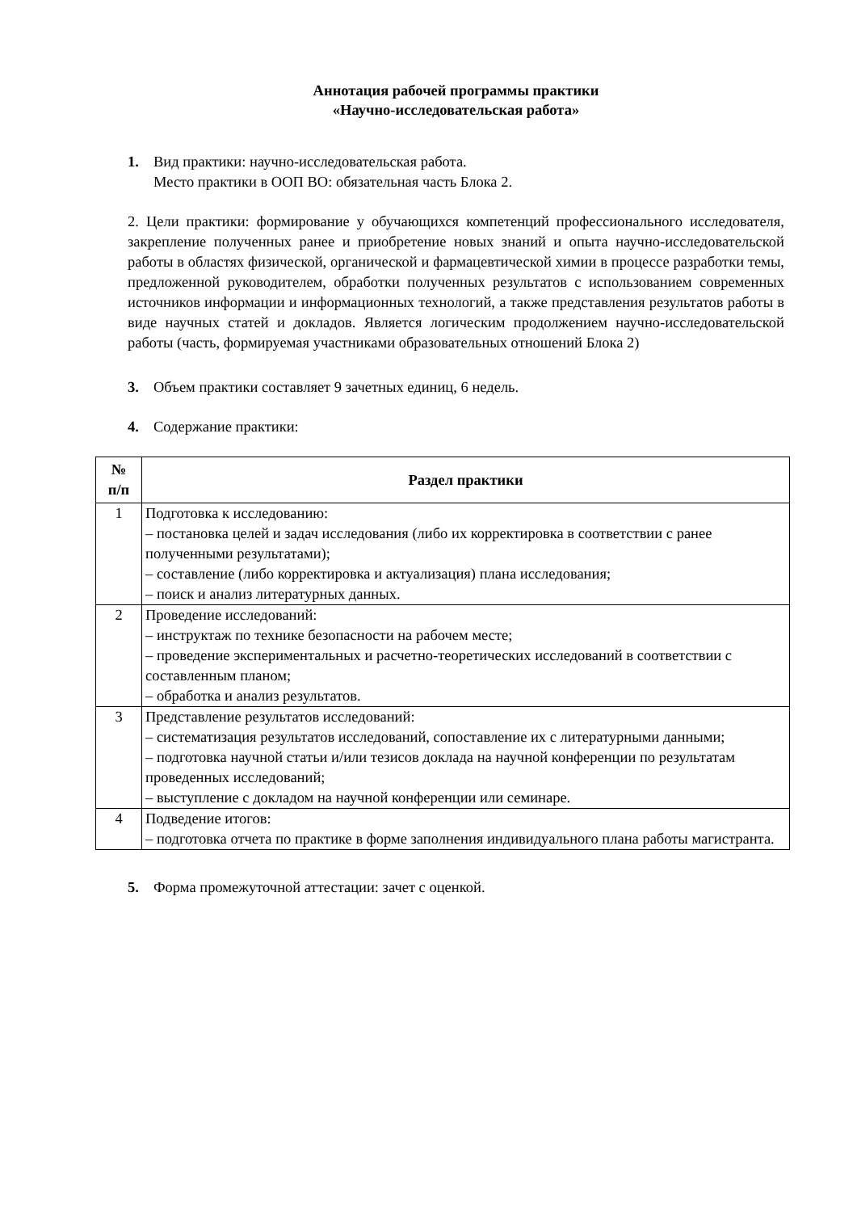Аннотация рабочей программы практики
«Научно-исследовательская работа»
1. Вид практики: научно-исследовательская работа.
Место практики в ООП ВО: обязательная часть Блока 2.
2. Цели практики: формирование у обучающихся компетенций профессионального исследователя, закрепление полученных ранее и приобретение новых знаний и опыта научно-исследовательской работы в областях физической, органической и фармацевтической химии в процессе разработки темы, предложенной руководителем, обработки полученных результатов с использованием современных источников информации и информационных технологий, а также представления результатов работы в виде научных статей и докладов. Является логическим продолжением научно-исследовательской работы (часть, формируемая участниками образовательных отношений Блока 2)
3. Объем практики составляет 9 зачетных единиц, 6 недель.
4. Содержание практики:
| № п/п | Раздел практики |
| --- | --- |
| 1 | Подготовка к исследованию: – постановка целей и задач исследования (либо их корректировка в соответствии с ранее полученными результатами); – составление (либо корректировка и актуализация) плана исследования; – поиск и анализ литературных данных. |
| 2 | Проведение исследований: – инструктаж по технике безопасности на рабочем месте; – проведение экспериментальных и расчетно-теоретических исследований в соответствии с составленным планом; – обработка и анализ результатов. |
| 3 | Представление результатов исследований: – систематизация результатов исследований, сопоставление их с литературными данными; – подготовка научной статьи и/или тезисов доклада на научной конференции по результатам проведенных исследований; – выступление с докладом на научной конференции или семинаре. |
| 4 | Подведение итогов: – подготовка отчета по практике в форме заполнения индивидуального плана работы магистранта. |
5. Форма промежуточной аттестации: зачет с оценкой.